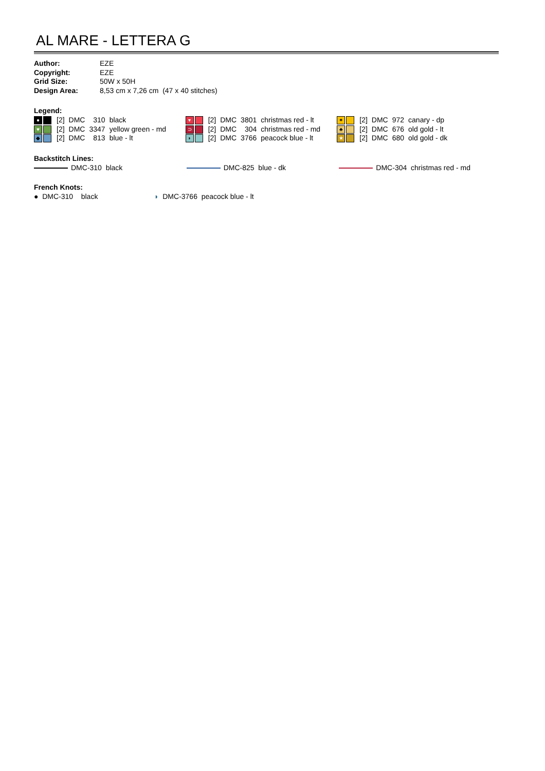AL MARE - LETTERA G
| Author: | EZE |
| Copyright: | EZE |
| Grid Size: | 50W x 50H |
| Design Area: | 8,53 cm x 7,26 cm (47 x 40 stitches) |
Legend:
| ● | [2] | DMC | 310 | black | ▾ | [2] | DMC | 3801 | christmas red - lt | ✦ | [2] | DMC | 972 | canary - dp |
| ♥ | [2] | DMC | 3347 | yellow green - md | ⊃ | [2] | DMC | 304 | christmas red - md | ♣ | [2] | DMC | 676 | old gold - lt |
| ◆ | [2] | DMC | 813 | blue - lt | ◗ | [2] | DMC | 3766 | peacock blue - lt | ★ | [2] | DMC | 680 | old gold - dk |
Backstitch Lines:
DMC-310 black DMC-825 blue - dk DMC-304 christmas red - md
French Knots:
● DMC-310 black ◗ DMC-3766 peacock blue - lt